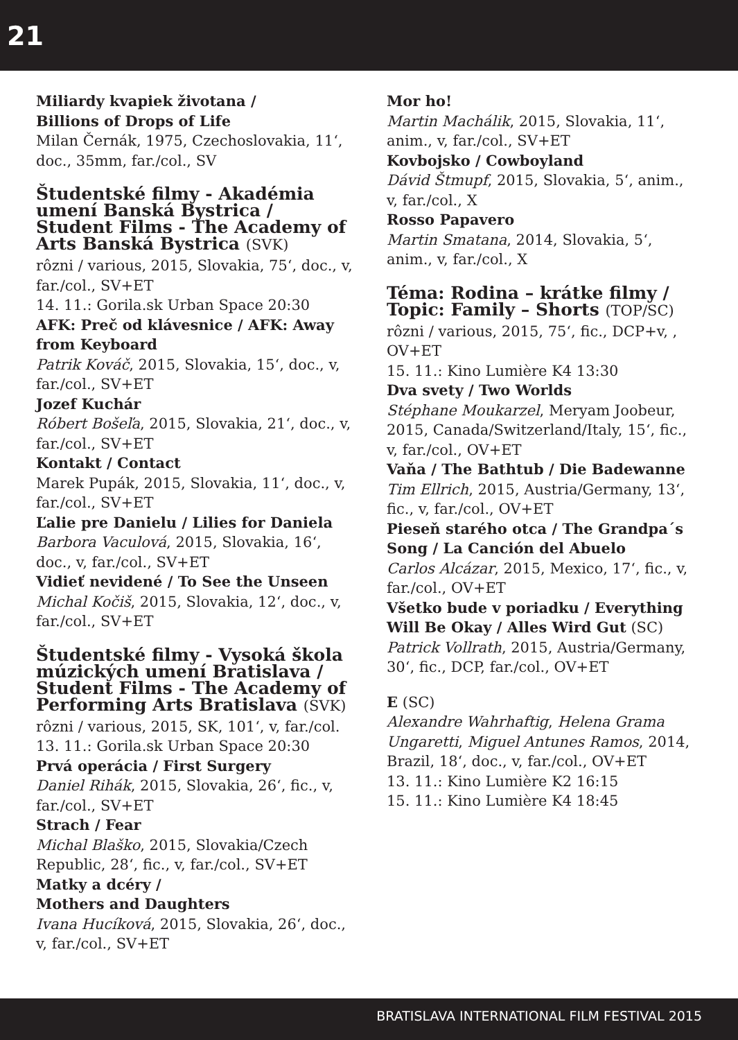21
Miliardy kvapiek životana /
Billions of Drops of Life
Milan Černák, 1975, Czechoslovakia, 11‘, doc., 35mm, far./col., SV
Študentské filmy - Akadémia umení Banská Bystrica / Student Films - The Academy of Arts Banská Bystrica (SVK)
rôzni / various, 2015, Slovakia, 75‘, doc., v, far./col., SV+ET
14. 11.: Gorila.sk Urban Space 20:30
AFK: Preč od klávesnice / AFK: Away from Keyboard
Patrik Kováč, 2015, Slovakia, 15‘, doc., v, far./col., SV+ET
Jozef Kuchár
Róbert Bošeľa, 2015, Slovakia, 21‘, doc., v, far./col., SV+ET
Kontakt / Contact
Marek Pupák, 2015, Slovakia, 11‘, doc., v, far./col., SV+ET
Ľalie pre Danielu / Lilies for Daniela
Barbora Vaculová, 2015, Slovakia, 16‘, doc., v, far./col., SV+ET
Vidieť nevidené / To See the Unseen
Michal Kočiš, 2015, Slovakia, 12‘, doc., v, far./col., SV+ET
Študentské filmy - Vysoká škola múzických umení Bratislava / Student Films - The Academy of Performing Arts Bratislava (SVK)
rôzni / various, 2015, SK, 101‘, v, far./col.
13. 11.: Gorila.sk Urban Space 20:30
Prvá operácia / First Surgery
Daniel Rihák, 2015, Slovakia, 26‘, fic., v, far./col., SV+ET
Strach / Fear
Michal Blaško, 2015, Slovakia/Czech Republic, 28‘, fic., v, far./col., SV+ET
Matky a dcéry /
Mothers and Daughters
Ivana Hucíková, 2015, Slovakia, 26‘, doc., v, far./col., SV+ET
Mor ho!
Martin Machálik, 2015, Slovakia, 11‘, anim., v, far./col., SV+ET
Kovbojsko / Cowboyland
Dávid Štmupf, 2015, Slovakia, 5‘, anim., v, far./col., X
Rosso Papavero
Martin Smatana, 2014, Slovakia, 5‘, anim., v, far./col., X
Téma: Rodina – krátke filmy / Topic: Family – Shorts (TOP/SC)
rôzni / various, 2015, 75‘, fic., DCP+v, , OV+ET
15. 11.: Kino Lumière K4 13:30
Dva svety / Two Worlds
Stéphane Moukarzel, Meryam Joobeur, 2015, Canada/Switzerland/Italy, 15‘, fic., v, far./col., OV+ET
Vaňa / The Bathtub / Die Badewanne
Tim Ellrich, 2015, Austria/Germany, 13‘, fic., v, far./col., OV+ET
Pieseň starého otca / The Grandpa´s Song / La Canción del Abuelo
Carlos Alcázar, 2015, Mexico, 17‘, fic., v, far./col., OV+ET
Všetko bude v poriadku / Everything Will Be Okay / Alles Wird Gut (SC)
Patrick Vollrath, 2015, Austria/Germany, 30‘, fic., DCP, far./col., OV+ET
E (SC)
Alexandre Wahrhaftig, Helena Grama Ungaretti, Miguel Antunes Ramos, 2014, Brazil, 18‘, doc., v, far./col., OV+ET
13. 11.: Kino Lumière K2 16:15
15. 11.: Kino Lumière K4 18:45
BRATISLAVA INTERNATIONAL FILM FESTIVAL 2015